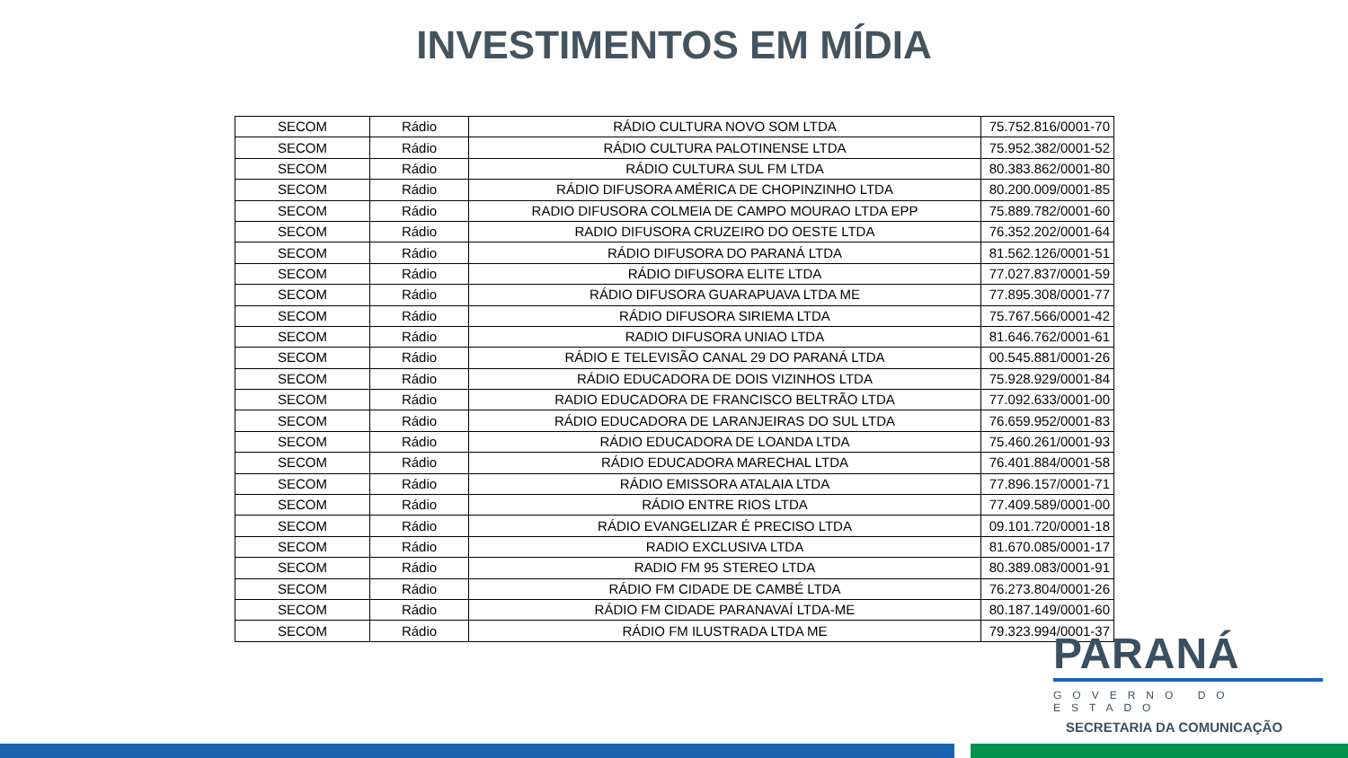INVESTIMENTOS EM MÍDIA
| SECOM | Rádio | RÁDIO CULTURA NOVO SOM LTDA | 75.752.816/0001-70 |
| SECOM | Rádio | RÁDIO CULTURA PALOTINENSE LTDA | 75.952.382/0001-52 |
| SECOM | Rádio | RÁDIO CULTURA SUL FM LTDA | 80.383.862/0001-80 |
| SECOM | Rádio | RÁDIO DIFUSORA AMÉRICA DE CHOPINZINHO LTDA | 80.200.009/0001-85 |
| SECOM | Rádio | RADIO DIFUSORA COLMEIA DE CAMPO MOURAO LTDA EPP | 75.889.782/0001-60 |
| SECOM | Rádio | RADIO DIFUSORA CRUZEIRO DO OESTE LTDA | 76.352.202/0001-64 |
| SECOM | Rádio | RÁDIO DIFUSORA DO PARANÁ LTDA | 81.562.126/0001-51 |
| SECOM | Rádio | RÁDIO DIFUSORA ELITE LTDA | 77.027.837/0001-59 |
| SECOM | Rádio | RÁDIO DIFUSORA GUARAPUAVA LTDA ME | 77.895.308/0001-77 |
| SECOM | Rádio | RÁDIO DIFUSORA SIRIEMA LTDA | 75.767.566/0001-42 |
| SECOM | Rádio | RADIO DIFUSORA UNIAO LTDA | 81.646.762/0001-61 |
| SECOM | Rádio | RÁDIO E TELEVISÃO CANAL 29 DO PARANÁ LTDA | 00.545.881/0001-26 |
| SECOM | Rádio | RÁDIO EDUCADORA DE DOIS VIZINHOS LTDA | 75.928.929/0001-84 |
| SECOM | Rádio | RADIO EDUCADORA DE FRANCISCO BELTRÃO LTDA | 77.092.633/0001-00 |
| SECOM | Rádio | RÁDIO EDUCADORA DE LARANJEIRAS DO SUL LTDA | 76.659.952/0001-83 |
| SECOM | Rádio | RÁDIO EDUCADORA DE LOANDA LTDA | 75.460.261/0001-93 |
| SECOM | Rádio | RÁDIO EDUCADORA MARECHAL LTDA | 76.401.884/0001-58 |
| SECOM | Rádio | RÁDIO EMISSORA ATALAIA LTDA | 77.896.157/0001-71 |
| SECOM | Rádio | RÁDIO ENTRE RIOS LTDA | 77.409.589/0001-00 |
| SECOM | Rádio | RÁDIO EVANGELIZAR É PRECISO LTDA | 09.101.720/0001-18 |
| SECOM | Rádio | RADIO EXCLUSIVA LTDA | 81.670.085/0001-17 |
| SECOM | Rádio | RADIO FM 95 STEREO LTDA | 80.389.083/0001-91 |
| SECOM | Rádio | RÁDIO FM CIDADE DE CAMBÉ LTDA | 76.273.804/0001-26 |
| SECOM | Rádio | RÁDIO FM CIDADE PARANAVAÍ LTDA-ME | 80.187.149/0001-60 |
| SECOM | Rádio | RÁDIO FM ILUSTRADA LTDA ME | 79.323.994/0001-37 |
PARANÁ
GOVERNO DO ESTADO
SECRETARIA DA COMUNICAÇÃO